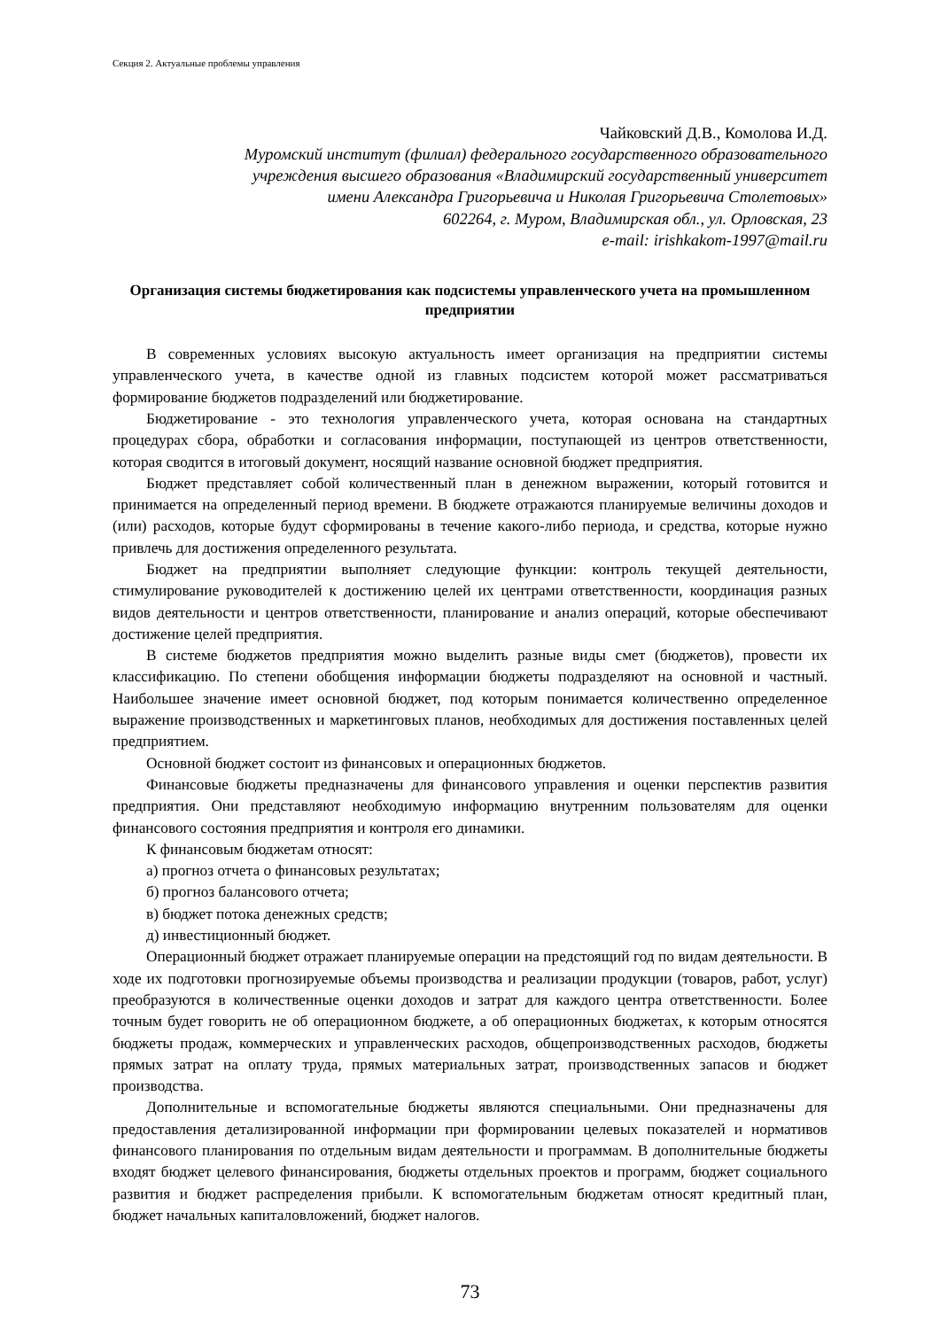Секция 2. Актуальные проблемы управления
Чайковский Д.В., Комолова И.Д.
Муромский институт (филиал) федерального государственного образовательного
учреждения высшего образования «Владимирский государственный университет
имени Александра Григорьевича и Николая Григорьевича Столетовых»
602264, г. Муром, Владимирская обл., ул. Орловская, 23
e-mail: irishkakom-1997@mail.ru
Организация системы бюджетирования как подсистемы управленческого учета на промышленном предприятии
В современных условиях высокую актуальность имеет организация на предприятии системы управленческого учета, в качестве одной из главных подсистем которой может рассматриваться формирование бюджетов подразделений или бюджетирование.
Бюджетирование - это технология управленческого учета, которая основана на стандартных процедурах сбора, обработки и согласования информации, поступающей из центров ответственности, которая сводится в итоговый документ, носящий название основной бюджет предприятия.
Бюджет представляет собой количественный план в денежном выражении, который готовится и принимается на определенный период времени. В бюджете отражаются планируемые величины доходов и (или) расходов, которые будут сформированы в течение какого-либо периода, и средства, которые нужно привлечь для достижения определенного результата.
Бюджет на предприятии выполняет следующие функции: контроль текущей деятельности, стимулирование руководителей к достижению целей их центрами ответственности, координация разных видов деятельности и центров ответственности, планирование и анализ операций, которые обеспечивают достижение целей предприятия.
В системе бюджетов предприятия можно выделить разные виды смет (бюджетов), провести их классификацию. По степени обобщения информации бюджеты подразделяют на основной и частный. Наибольшее значение имеет основной бюджет, под которым понимается количественно определенное выражение производственных и маркетинговых планов, необходимых для достижения поставленных целей предприятием.
Основной бюджет состоит из финансовых и операционных бюджетов.
Финансовые бюджеты предназначены для финансового управления и оценки перспектив развития предприятия. Они представляют необходимую информацию внутренним пользователям для оценки финансового состояния предприятия и контроля его динамики.
К финансовым бюджетам относят:
а) прогноз отчета о финансовых результатах;
б) прогноз балансового отчета;
в) бюджет потока денежных средств;
д) инвестиционный бюджет.
Операционный бюджет отражает планируемые операции на предстоящий год по видам деятельности. В ходе их подготовки прогнозируемые объемы производства и реализации продукции (товаров, работ, услуг) преобразуются в количественные оценки доходов и затрат для каждого центра ответственности. Более точным будет говорить не об операционном бюджете, а об операционных бюджетах, к которым относятся бюджеты продаж, коммерческих и управленческих расходов, общепроизводственных расходов, бюджеты прямых затрат на оплату труда, прямых материальных затрат, производственных запасов и бюджет производства.
Дополнительные и вспомогательные бюджеты являются специальными. Они предназначены для предоставления детализированной информации при формировании целевых показателей и нормативов финансового планирования по отдельным видам деятельности и программам. В дополнительные бюджеты входят бюджет целевого финансирования, бюджеты отдельных проектов и программ, бюджет социального развития и бюджет распределения прибыли. К вспомогательным бюджетам относят кредитный план, бюджет начальных капиталовложений, бюджет налогов.
73